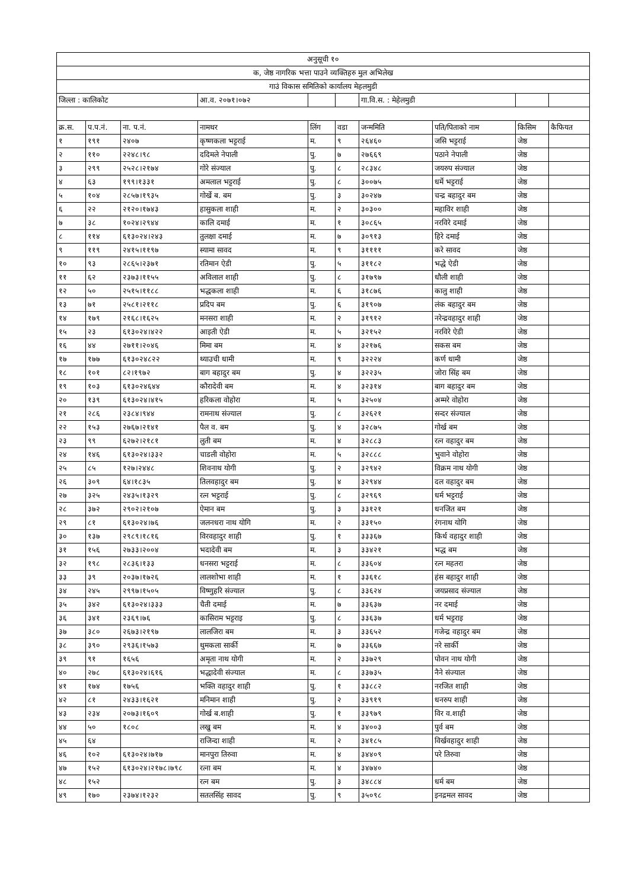| अनुसूची १० | | | | | | | | | |
| क, जेष्ठ नागरिक भत्ता पाउने व्यक्तिहरु मुल अभिलेख | | | | | | | | | |
| गाउं विकास समितिको कार्यालय मेहलमुडी | | | | | | | | | |
| जिल्ला : कालिकोट | | | आ.व. २०७१।०७२ | | | गा.वि.स. : मेहेलमुडी | | | |
| क्र.स. | प.प.नं. | ना. प.नं. | नामथर | लिंग | वडा | जन्ममिति | पति/पिताको नाम | किसिम | कैफियत |
| १ | १९१ | २४०७ | कृष्णकला भट्टराई | म. | ९ | २६४६० | जसि भट्टराई | जेष्ठ | |
| २ | ११० | २२४८।९८ | ददिमले नेपाली | पु. | ७ | २७६६९ | पठाने नेपाली | जेष्ठ | |
| ३ | २९९ | २५२८।२१७४ | गोरे संज्याल | पु. | ८ | २८३४८ | जयरुप संज्याल | जेष्ठ | |
| ४ | ६३ | १९९।१३३१ | अमलाल भट्टराई | पु. | ८ | ३००७५ | धर्मे भट्टराई | जेष्ठ | |
| ५ | १०४ | २८५७।१९३५ | गोर्खे ब. बम | पु. | ३ | ३०२४७ | चन्द्र बहादुर बम | जेष्ठ | |
| ६ | २२ | २१२०।१७४३ | हासुकला शाही | म. | २ | ३०३०० | महाविर शाही | जेष्ठ | |
| ७ | ३८ | १०२४।२९४४ | कालि दमाई | म. | १ | ३०८६५ | नरविरे दमाई | जेष्ठ | |
| ८ | ११४ | ६१३०२४।२४३ | तुलक्षा दमाई | म. | ७ | ३०९१३ | हिरे दमाई | जेष्ठ | |
| ९ | ११९ | २४१५।११९७ | स्यामा सावद | म. | ९ | ३११११ | करे सावद | जेष्ठ | |
| १० | ९३ | २८६५।२३७१ | रतिमान ऐडी | पु. | ५ | ३११८२ | भद्धे ऐडी | जेष्ठ | |
| ११ | ६२ | २३७३।११५५ | अविलाल शाही | पु. | ८ | ३१७९७ | धौली शाही | जेष्ठ | |
| १२ | ५० | २५१५।११८८ | भद्धकला शाही | म. | ६ | ३१८७६ | कालु शाही | जेष्ठ | |
| १३ | ७१ | २५८१।२११८ | प्रदिप बम | पु. | ६ | ३१९०७ | लंक बहादुर बम | जेष्ठ | |
| १४ | १७९ | २१६८।१६२५ | मनसरा शाही | म. | २ | ३१९१२ | नरेन्द्रवहादुर शाही | जेष्ठ | |
| १५ | २३ | ६१३०२४।४२२ | आइती ऐडी | म. | ५ | ३२१५२ | नरविरे ऐडी | जेष्ठ | |
| १६ | ४४ | २७११।२०४६ | मिमा बम | म. | ४ | ३२१७६ | सकस बम | जेष्ठ | |
| १७ | १७७ | ६१३०२४८२२ | थ्याउची धामी | म. | ९ | ३२२२४ | कर्ण धामी | जेष्ठ | |
| १८ | १०१ | ८२।१९७२ | बाग बहादुर बम | पु. | ४ | ३२२३५ | जोरा सिंह बम | जेष्ठ | |
| १९ | १०३ | ६१३०२४६४४ | कौरादेवी बम | म. | ४ | ३२३१४ | बाग बहादुर बम | जेष्ठ | |
| २० | १३९ | ६१३०२४।४१५ | हरिकला वोहोरा | म. | ५ | ३२५०४ | अम्मरे वोहोरा | जेष्ठ | |
| २१ | २८६ | २३८४।९४४ | रामनाथ संज्याल | पु. | ८ | ३२६२१ | सन्दर संज्याल | जेष्ठ | |
| २२ | १५३ | २७६७।२१४१ | पैल व. बम | पु. | ४ | ३२८७५ | गोर्ख बम | जेष्ठ | |
| २३ | ९९ | ६२७२।२१८१ | लुती बम | म. | ४ | ३२८८३ | रत्न वहादुर बम | जेष्ठ | |
| २४ | १४६ | ६१३०२४।३३२ | चाडली वोहोरा | म. | ५ | ३२८८८ | भुवाने वोहोरा | जेष्ठ | |
| २५ | ८५ | १२७।२४४८ | शिवनाथ योगी | पु. | २ | ३२९४२ | विक्रम नाथ योगी | जेष्ठ | |
| २६ | ३०९ | ६४।१८३५ | तिलवहादुर बम | पु. | ४ | ३२९४४ | दल वहादुर बम | जेष्ठ | |
| २७ | ३२५ | २४३५।१३२९ | रत्न भट्टराई | पु. | ८ | ३२९६९ | धर्म भट्टराई | जेष्ठ | |
| २८ | ३७२ | २९०२।२१०७ | ऐमान बम | पु. | ३ | ३३१२१ | धनजित बम | जेष्ठ | |
| २९ | ८१ | ६१३०२४।७६ | जलनधरा नाथ योगि | म. | २ | ३३१५० | रंगनाथ योगि | जेष्ठ | |
| ३० | १३७ | २९८९।१८१६ | विरवहादुर शाही | पु. | १ | ३३३६७ | किर्थ वहादुर शाही | जेष्ठ | |
| ३१ | १५६ | २७३३।२००४ | भदादेवी बम | म. | ३ | ३३४२१ | भद्ध बम | जेष्ठ | |
| ३२ | १९८ | २८३६।१३३ | धनसरा भट्टराई | म. | ८ | ३३६०४ | रत्न महतरा | जेष्ठ | |
| ३३ | ३९ | २०३७।१७२६ | लालशोभा शाही | म. | १ | ३३६१८ | हंस बहादुर शाही | जेष्ठ | |
| ३४ | २४५ | २९९७।१५०५ | विष्णुहरि संज्याल | पु. | ८ | ३३६२४ | जयप्रसाद संज्याल | जेष्ठ | |
| ३५ | ३४२ | ६१३०२४।३३३ | चैती दमाई | म. | ७ | ३३६३७ | नर दमाई | जेष्ठ | |
| ३६ | ३४१ | २३६९।७६ | कासिराम भट्टराइ | पु. | ८ | ३३६३७ | धर्म भट्टराइ | जेष्ठ | |
| ३७ | ३८० | २६७३।२१९७ | लालजिरा बम | म. | ३ | ३३६५२ | गजेन्द्र वहादुर बम | जेष्ठ | |
| ३८ | ३९० | २९३६।१५७३ | थुमकला सार्की | म. | ७ | ३३६६७ | नरे सार्की | जेष्ठ | |
| ३९ | ९१ | १६५६ | अमृता नाथ योगी | म. | २ | ३३७२९ | पोवन नाथ योगी | जेष्ठ | |
| ४० | २७८ | ६१३०२४।६१६ | भद्धादेवी संज्याल | म. | ८ | ३३७३५ | नैने संज्याल | जेष्ठ | |
| ४१ | १७४ | १७५६ | भक्ति वहादुर शाही | पु. | १ | ३३८८२ | नरजित शाही | जेष्ठ | |
| ४२ | ८१ | २४३३।१६२१ | मनिमान शाही | पु. | २ | ३३९१९ | धनरुप शाही | जेष्ठ | |
| ४३ | २३४ | २०७३।१६०९ | गोर्ख ब.शाही | पु. | १ | ३३९७९ | विर व.शाही | जेष्ठ | |
| ४४ | ५० | १८०८ | लखु बम | म. | ४ | ३४००३ | पुर्व बम | जेष्ठ | |
| ४५ | ६४ | | राजिन्दा शाही | म. | २ | ३४१८५ | विर्खवहादुर शाही | जेष्ठ | |
| ४६ | १०२ | ६१३०२४।७१७ | मानपुरा तिरुवा | म. | ४ | ३४४०९ | परे तिरुवा | जेष्ठ | |
| ४७ | १५२ | ६१३०२४।२१७८।७९८ | रत्ना बम | म. | ४ | ३४७४० | | जेष्ठ | |
| ४८ | १५२ | | रत्न बम | पु. | ३ | ३४८८४ | धर्म बम | जेष्ठ | |
| ४९ | १७० | २३७४।१२३२ | सतलसिंह सावद | पु. | ९ | ३५०९८ | इनद्रमल सावद | जेष्ठ | |